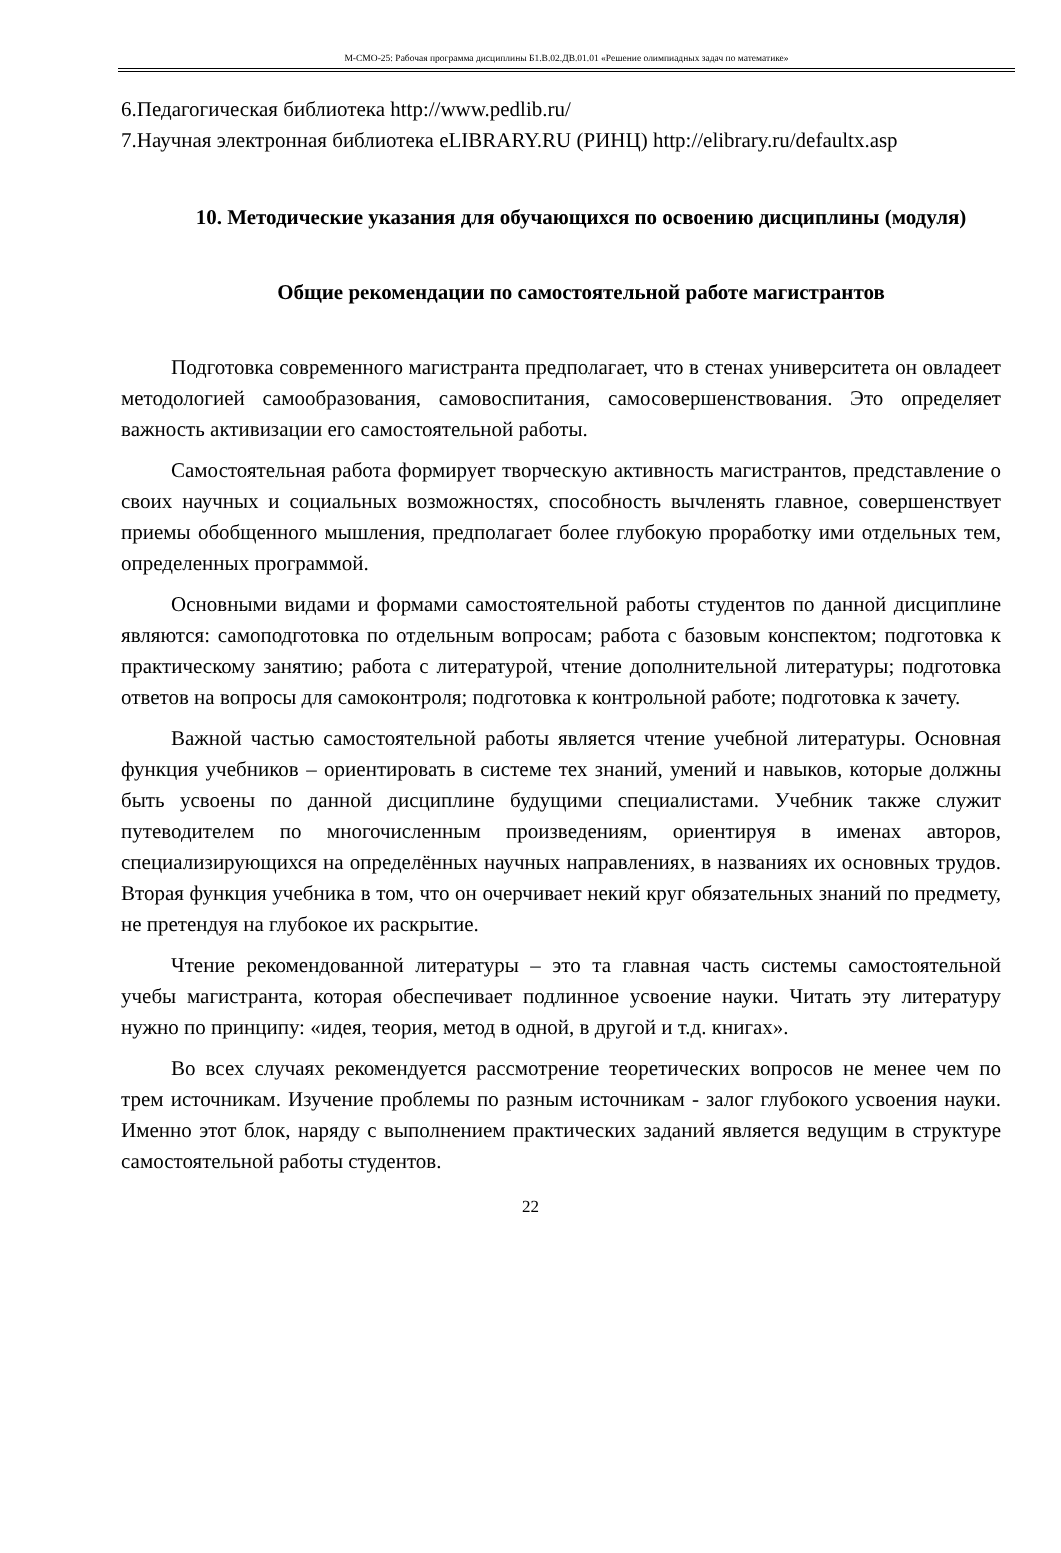М-СМО-25: Рабочая программа дисциплины Б1.В.02.ДВ.01.01 «Решение олимпиадных задач по математике»
6.Педагогическая библиотека http://www.pedlib.ru/
7.Научная электронная библиотека eLIBRARY.RU (РИНЦ) http://elibrary.ru/defaultx.asp
10. Методические указания для обучающихся по освоению дисциплины (модуля)
Общие рекомендации по самостоятельной работе магистрантов
Подготовка современного магистранта предполагает, что в стенах университета он овладеет методологией самообразования, самовоспитания, самосовершенствования. Это определяет важность активизации его самостоятельной работы.
Самостоятельная работа формирует творческую активность магистрантов, представление о своих научных и социальных возможностях, способность вычленять главное, совершенствует приемы обобщенного мышления, предполагает более глубокую проработку ими отдельных тем, определенных программой.
Основными видами и формами самостоятельной работы студентов по данной дисциплине являются: самоподготовка по отдельным вопросам; работа с базовым конспектом; подготовка к практическому занятию; работа с литературой, чтение дополнительной литературы; подготовка ответов на вопросы для самоконтроля; подготовка к контрольной работе; подготовка к зачету.
Важной частью самостоятельной работы является чтение учебной литературы. Основная функция учебников – ориентировать в системе тех знаний, умений и навыков, которые должны быть усвоены по данной дисциплине будущими специалистами. Учебник также служит путеводителем по многочисленным произведениям, ориентируя в именах авторов, специализирующихся на определённых научных направлениях, в названиях их основных трудов. Вторая функция учебника в том, что он очерчивает некий круг обязательных знаний по предмету, не претендуя на глубокое их раскрытие.
Чтение рекомендованной литературы – это та главная часть системы самостоятельной учебы магистранта, которая обеспечивает подлинное усвоение науки. Читать эту литературу нужно по принципу: «идея, теория, метод в одной, в другой и т.д. книгах».
Во всех случаях рекомендуется рассмотрение теоретических вопросов не менее чем по трем источникам. Изучение проблемы по разным источникам - залог глубокого усвоения науки. Именно этот блок, наряду с выполнением практических заданий является ведущим в структуре самостоятельной работы студентов.
22